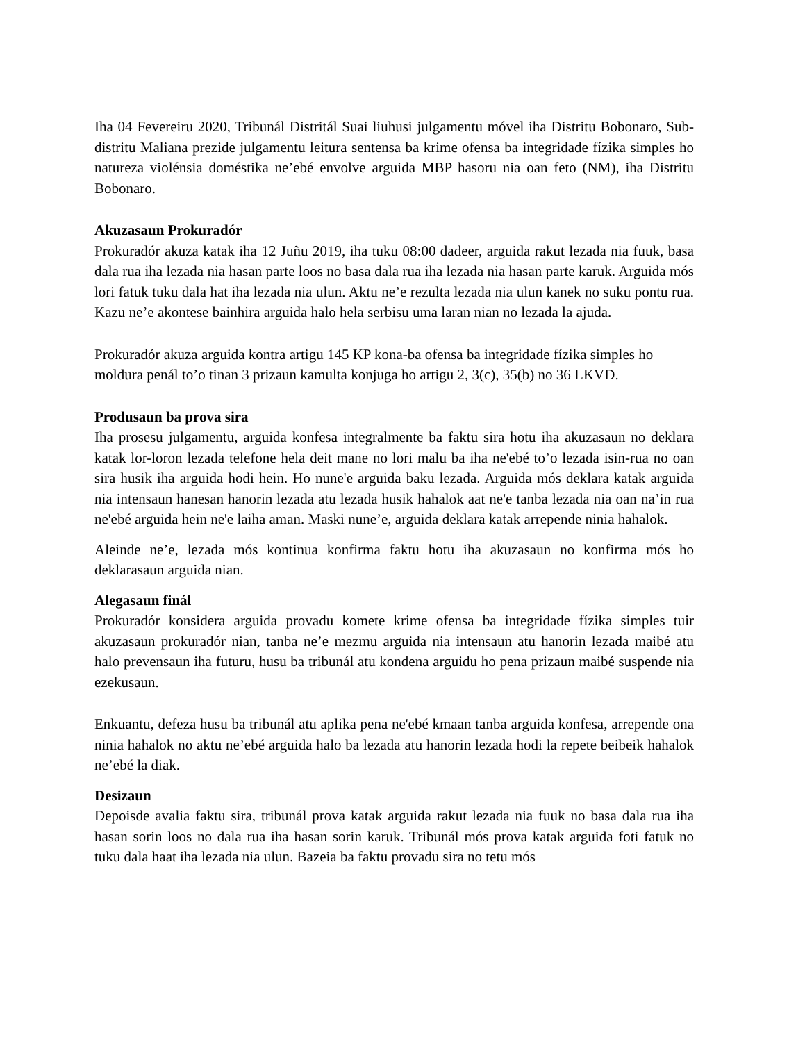Iha 04 Fevereiru 2020, Tribunál Distritál Suai liuhusi julgamentu móvel iha Distritu Bobonaro, Sub-distritu Maliana prezide julgamentu leitura sentensa ba krime ofensa ba integridade fízika simples ho natureza violénsia doméstika ne’ebé envolve arguida MBP hasoru nia oan feto (NM), iha Distritu Bobonaro.
Akuzasaun Prokuradór
Prokuradór akuza katak iha 12 Juñu 2019, iha tuku 08:00 dadeer, arguida rakut lezada nia fuuk, basa dala rua iha lezada nia hasan parte loos no basa dala rua iha lezada nia hasan parte karuk. Arguida mós lori fatuk tuku dala hat iha lezada nia ulun. Aktu ne’e rezulta lezada nia ulun kanek no suku pontu rua. Kazu ne’e akontese bainhira arguida halo hela serbisu uma laran nian no lezada la ajuda.
Prokuradór akuza arguida kontra artigu 145 KP kona-ba ofensa ba integridade fízika simples ho moldura penál to’o tinan 3 prizaun kamulta konjuga ho artigu 2, 3(c), 35(b) no 36 LKVD.
Produsaun ba prova sira
Iha prosesu julgamentu, arguida konfesa integralmente ba faktu sira hotu iha akuzasaun no deklara katak lor-loron lezada telefone hela deit mane no lori malu ba iha ne'ebé to’o lezada isin-rua no oan sira husik iha arguida hodi hein. Ho nune'e arguida baku lezada. Arguida mós deklara katak arguida nia intensaun hanesan hanorin lezada atu lezada husik hahalok aat ne'e tanba lezada nia oan na’in rua ne'ebé arguida hein ne'e laiha aman. Maski nune’e, arguida deklara katak arrepende ninia hahalok.
Aleinde ne’e, lezada mós kontinua konfirma faktu hotu iha akuzasaun no konfirma mós ho deklarasaun arguida nian.
Alegasaun finál
Prokuradór konsidera arguida provadu komete krime ofensa ba integridade fízika simples tuir akuzasaun prokuradór nian, tanba ne’e mezmu arguida nia intensaun atu hanorin lezada maibé atu halo prevensaun iha futuru, husu ba tribunál atu kondena arguidu ho pena prizaun maibé suspende nia ezekusaun.
Enkuantu, defeza husu ba tribunál atu aplika pena ne'ebé kmaan tanba arguida konfesa, arrepende ona ninia hahalok no aktu ne’ebé arguida halo ba lezada atu hanorin lezada hodi la repete beibeik hahalok ne’ebé la diak.
Desizaun
Depoisde avalia faktu sira, tribunál prova katak arguida rakut lezada nia fuuk no basa dala rua iha hasan sorin loos no dala rua iha hasan sorin karuk. Tribunál mós prova katak arguida foti fatuk no tuku dala haat iha lezada nia ulun. Bazeia ba faktu provadu sira no tetu mós